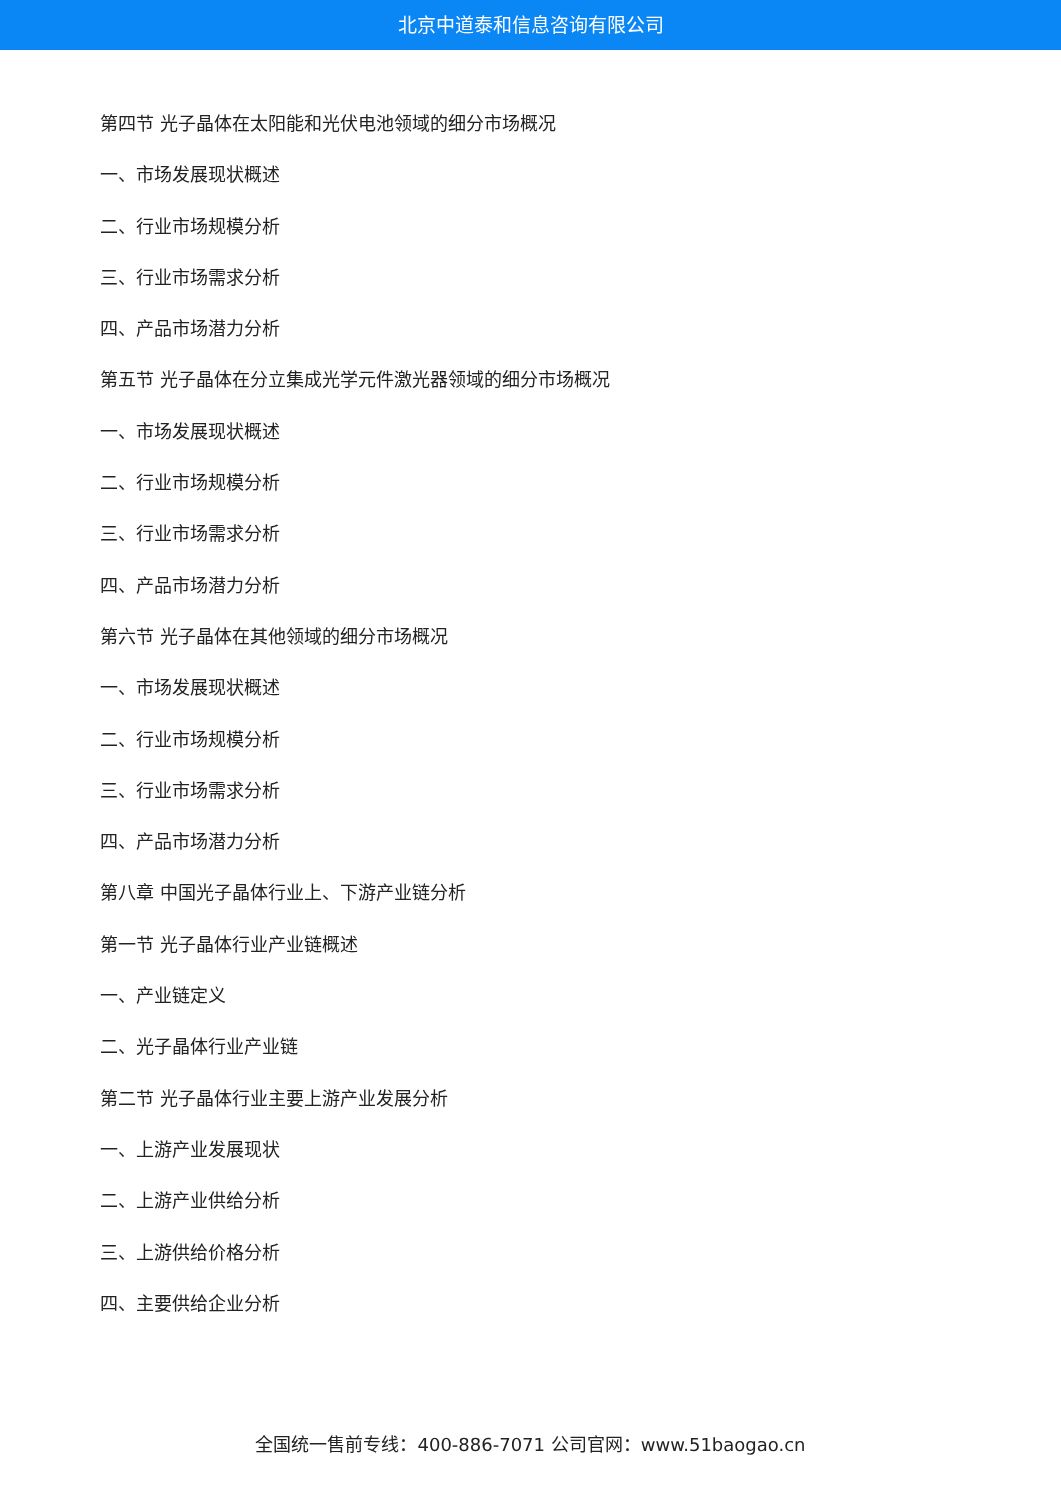北京中道泰和信息咨询有限公司
第四节 光子晶体在太阳能和光伏电池领域的细分市场概况
一、市场发展现状概述
二、行业市场规模分析
三、行业市场需求分析
四、产品市场潜力分析
第五节 光子晶体在分立集成光学元件激光器领域的细分市场概况
一、市场发展现状概述
二、行业市场规模分析
三、行业市场需求分析
四、产品市场潜力分析
第六节 光子晶体在其他领域的细分市场概况
一、市场发展现状概述
二、行业市场规模分析
三、行业市场需求分析
四、产品市场潜力分析
第八章 中国光子晶体行业上、下游产业链分析
第一节 光子晶体行业产业链概述
一、产业链定义
二、光子晶体行业产业链
第二节 光子晶体行业主要上游产业发展分析
一、上游产业发展现状
二、上游产业供给分析
三、上游供给价格分析
四、主要供给企业分析
全国统一售前专线：400-886-7071 公司官网：www.51baogao.cn